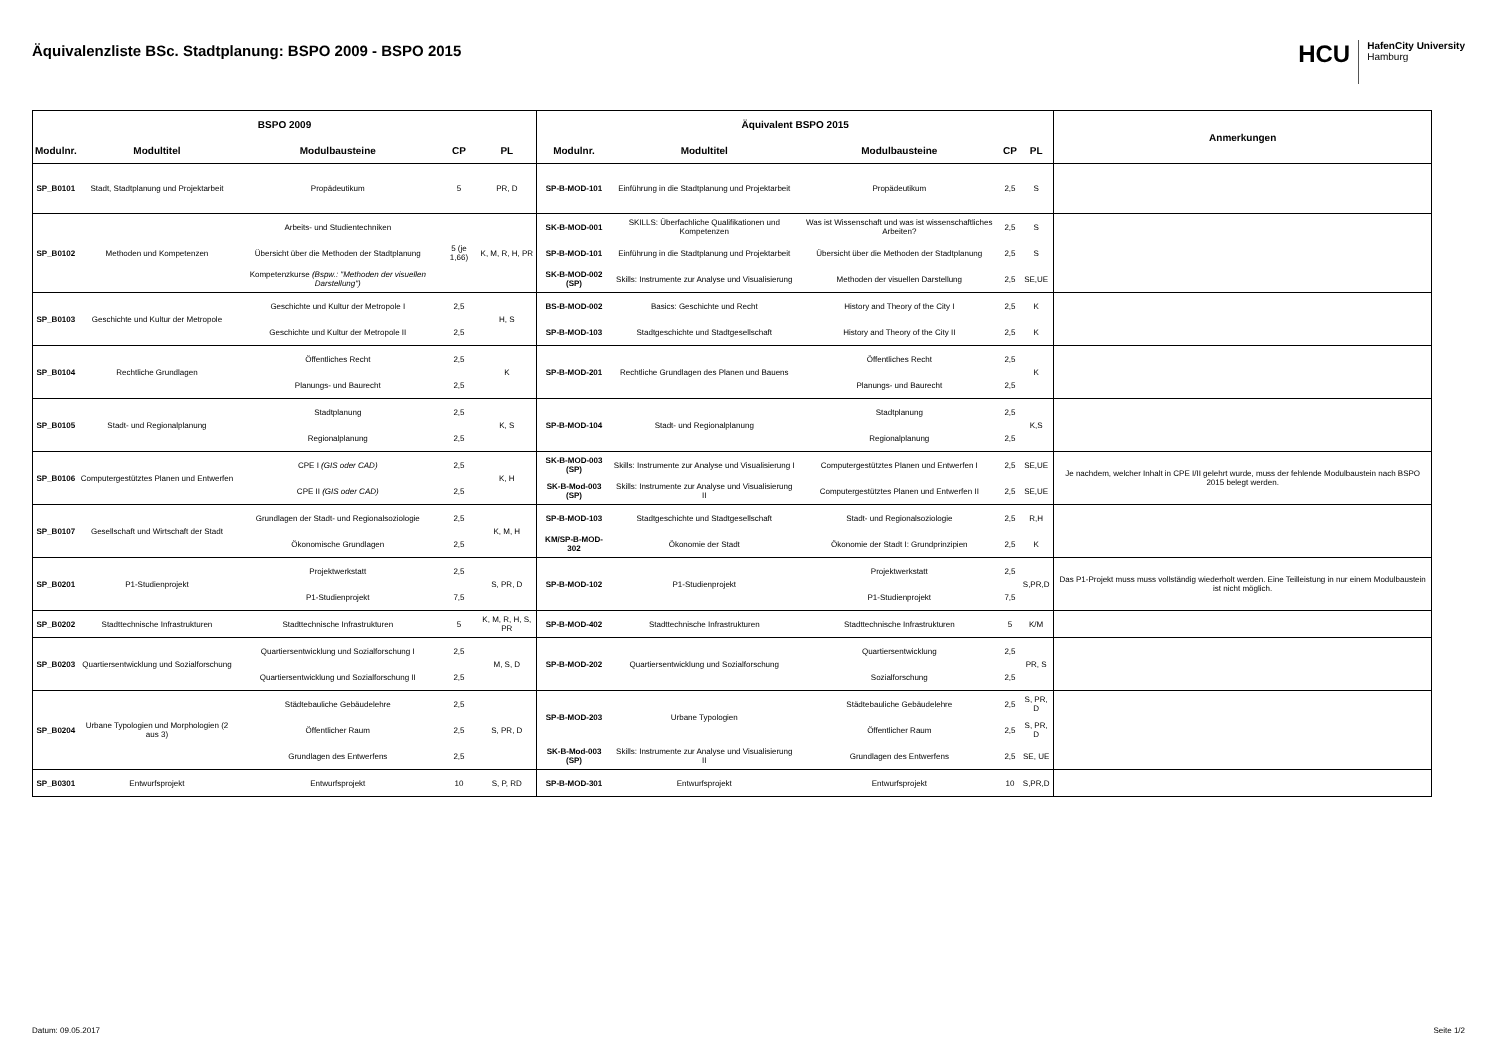Äquivalenzliste BSc. Stadtplanung: BSPO 2009 - BSPO 2015
HCU
HafenCity University
Hamburg
| BSPO 2009 | | | | | Äquivalent BSPO 2015 | | | | | Anmerkungen |
| --- | --- | --- | --- | --- | --- | --- | --- | --- | --- | --- |
| Modulnr. | Modultitel | Modulbausteine | CP | PL | Modulnr. | Modultitel | Modulbausteine | CP | PL | |
| SP_B0101 | Stadt, Stadtplanung und Projektarbeit | Propädeutikum | 5 | PR, D | SP-B-MOD-101 | Einführung in die Stadtplanung und Projektarbeit | Propädeutikum | 2,5 | S | |
| SP_B0102 | Methoden und Kompetenzen | Arbeits- und Studientechniken | 5 (je 1,66) | K, M, R, H, PR | SK-B-MOD-001 | SKILLS: Überfachliche Qualifikationen und Kompetenzen | Was ist Wissenschaft und was ist wissenschaftliches Arbeiten? | 2,5 | S | |
| | | Übersicht über die Methoden der Stadtplanung | | | SP-B-MOD-101 | Einführung in die Stadtplanung und Projektarbeit | Übersicht über die Methoden der Stadtplanung | 2,5 | S | |
| | | Kompetenzkurse (Bspw.: "Methoden der visuellen Darstellung") | | | SK-B-MOD-002 (SP) | Skills: Instrumente zur Analyse und Visualisierung | Methoden der visuellen Darstellung | 2,5 | SE,UE | |
| SP_B0103 | Geschichte und Kultur der Metropole | Geschichte und Kultur der Metropole I | 2,5 | H, S | BS-B-MOD-002 | Basics: Geschichte und Recht | History and Theory of the City I | 2,5 | K | |
| | | Geschichte und Kultur der Metropole II | 2,5 | | SP-B-MOD-103 | Stadtgeschichte und Stadtgesellschaft | History and Theory of the City II | 2,5 | K | |
| SP_B0104 | Rechtliche Grundlagen | Öffentliches Recht | 2,5 | K | SP-B-MOD-201 | Rechtliche Grundlagen des Planen und Bauens | Öffentliches Recht | 2,5 | K | |
| | | Planungs- und Baurecht | 2,5 | | | | Planungs- und Baurecht | 2,5 | | |
| SP_B0105 | Stadt- und Regionalplanung | Stadtplanung | 2,5 | K, S | SP-B-MOD-104 | Stadt- und Regionalplanung | Stadtplanung | 2,5 | K,S | |
| | | Regionalplanung | 2,5 | | | | Regionalplanung | 2,5 | | |
| SP_B0106 | Computergestütztes Planen und Entwerfen | CPE I (GIS oder CAD) | 2,5 | K, H | SK-B-MOD-003 (SP) | Skills: Instrumente zur Analyse und Visualisierung I | Computergestütztes Planen und Entwerfen I | 2,5 | SE,UE | Je nachdem, welcher Inhalt in CPE I/II gelehrt wurde, muss der fehlende Modulbaustein nach BSPO 2015 belegt werden. |
| | | CPE II (GIS oder CAD) | 2,5 | | SK-B-Mod-003 (SP) | Skills: Instrumente zur Analyse und Visualisierung II | Computergestütztes Planen und Entwerfen II | 2,5 | SE,UE | |
| SP_B0107 | Gesellschaft und Wirtschaft der Stadt | Grundlagen der Stadt- und Regionalsoziologie | 2,5 | K, M, H | SP-B-MOD-103 | Stadtgeschichte und Stadtgesellschaft | Stadt- und Regionalsoziologie | 2,5 | R,H | |
| | | Ökonomische Grundlagen | 2,5 | | KM/SP-B-MOD-302 | Ökonomie der Stadt | Ökonomie der Stadt I: Grundprinzipien | 2,5 | K | |
| SP_B0201 | P1-Studienprojekt | Projektwerkstatt | 2,5 | S, PR, D | SP-B-MOD-102 | P1-Studienprojekt | Projektwerkstatt | 2,5 | S,PR,D | Das P1-Projekt muss muss vollständig wiederholt werden. Eine Teilleistung in nur einem Modulbaustein ist nicht möglich. |
| | | P1-Studienprojekt | 7,5 | | | | P1-Studienprojekt | 7,5 | | |
| SP_B0202 | Stadttechnische Infrastrukturen | Stadttechnische Infrastrukturen | 5 | K, M, R, H, S, PR | SP-B-MOD-402 | Stadttechnische Infrastrukturen | Stadttechnische Infrastrukturen | 5 | K/M | |
| SP_B0203 | Quartiersentwicklung und Sozialforschung | Quartiersentwicklung und Sozialforschung I | 2,5 | M, S, D | SP-B-MOD-202 | Quartiersentwicklung und Sozialforschung | Quartiersentwicklung | 2,5 | PR, S | |
| | | Quartiersentwicklung und Sozialforschung II | 2,5 | | | | Sozialforschung | 2,5 | | |
| SP_B0204 | Urbane Typologien und Morphologien (2 aus 3) | Städtebauliche Gebäudelehre | 2,5 | S, PR, D | SP-B-MOD-203 | Urbane Typologien | Städtebauliche Gebäudelehre | 2,5 | S, PR, D | |
| | | Öffentlicher Raum | 2,5 | | | | Öffentlicher Raum | 2,5 | S, PR, D | |
| | | Grundlagen des Entwerfens | 2,5 | | SK-B-Mod-003 (SP) | Skills: Instrumente zur Analyse und Visualisierung II | Grundlagen des Entwerfens | 2,5 | SE, UE | |
| SP_B0301 | Entwurfsprojekt | Entwurfsprojekt | 10 | S, P, RD | SP-B-MOD-301 | Entwurfsprojekt | Entwurfsprojekt | 10 | S,PR,D | |
Datum: 09.05.2017 Seite 1/2